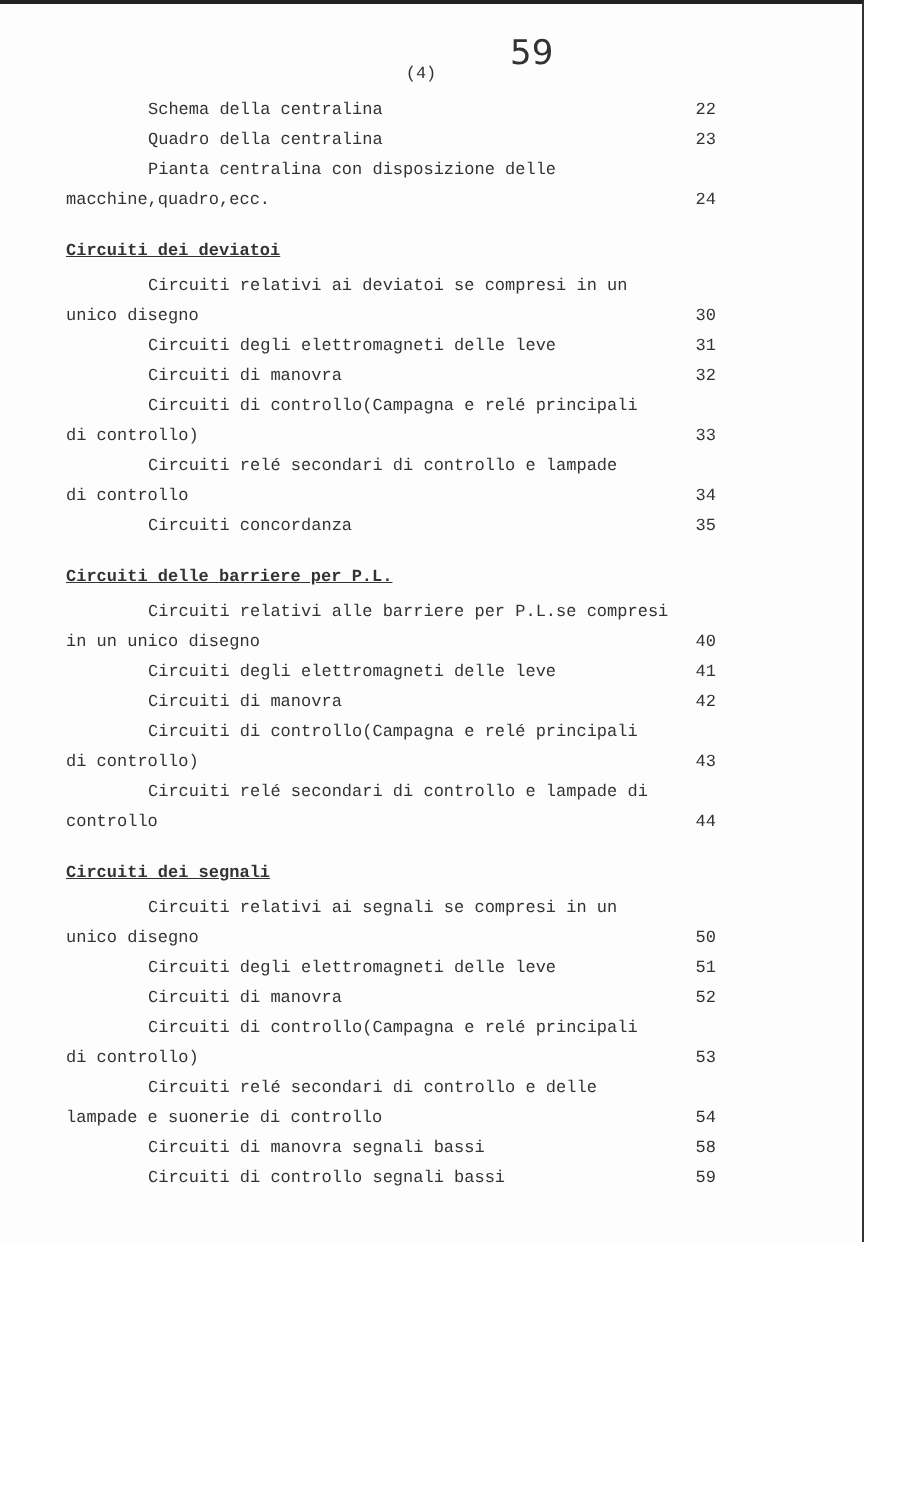59
(4)
Schema della centralina 22
Quadro della centralina 23
Pianta centralina con disposizione delle
macchine,quadro,ecc. 24
Circuiti dei deviatoi
Circuiti relativi ai deviatoi se compresi in un
unico disegno 30
Circuiti degli elettromagneti delle leve 31
Circuiti di manovra 32
Circuiti di controllo(Campagna e relé principali
di controllo) 33
Circuiti relé secondari di controllo e lampade
di controllo 34
Circuiti concordanza 35
Circuiti delle barriere per P.L.
Circuiti relativi alle barriere per P.L.se compresi
in un unico disegno 40
Circuiti degli elettromagneti delle leve 41
Circuiti di manovra 42
Circuiti di controllo(Campagna e relé principali
di controllo) 43
Circuiti relé secondari di controllo e lampade di
controllo 44
Circuiti dei segnali
Circuiti relativi ai segnali se compresi in un
unico disegno 50
Circuiti degli elettromagneti delle leve 51
Circuiti di manovra 52
Circuiti di controllo(Campagna e relé principali
di controllo) 53
Circuiti relé secondari di controllo e delle
lampade e suonerie di controllo 54
Circuiti di manovra segnali bassi 58
Circuiti di controllo segnali bassi 59